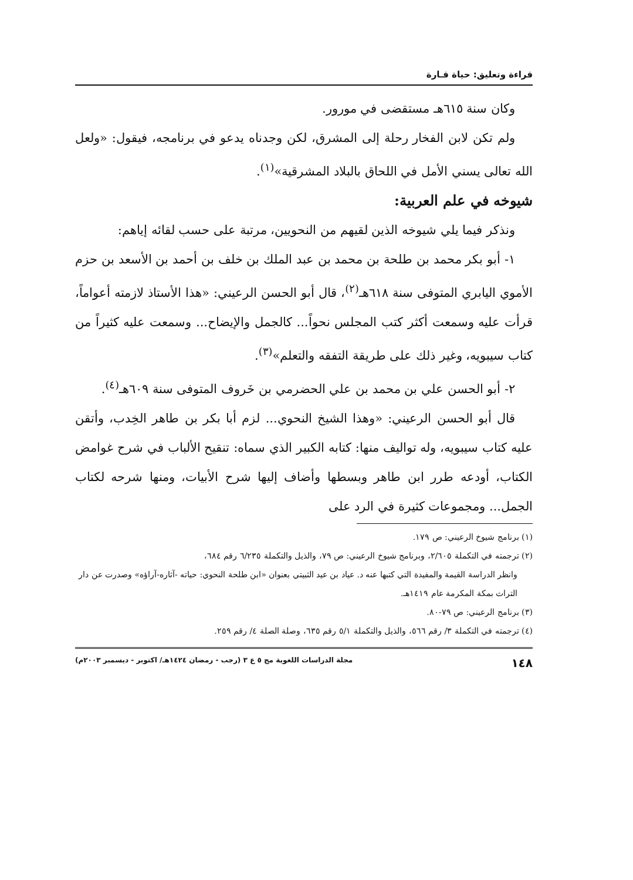قراءة وتعليق: حياة قـارة
وكان سنة ٦١٥هـ مستقضى في مورور.
ولم تكن لابن الفخار رحلة إلى المشرق، لكن وجدناه يدعو في برنامجه، فيقول: «ولعل الله تعالى يسني الأمل في اللحاق بالبلاد المشرقية»<sup>(١)</sup>.
شيوخه في علم العربية:
ونذكر فيما يلي شيوخه الذين لقيهم من النحويين، مرتبة على حسب لقائه إياهم:
١- أبو بكر محمد بن طلحة بن محمد بن عبد الملك بن خلف بن أحمد بن الأسعد بن حزم الأموي اليابري المتوفى سنة ٦١٨هـ<sup>(٢)</sup>، قال أبو الحسن الرعيني: «هذا الأستاذ لازمته أعواماً، قرأت عليه وسمعت أكثر كتب المجلس نحواً... كالجمل والإيضاح... وسمعت عليه كثيراً من كتاب سيبويه، وغير ذلك على طريقة التفقه والتعلم»<sup>(٣)</sup>.
٢- أبو الحسن علي بن محمد بن علي الحضرمي بن خَروف المتوفى سنة ٦٠٩هـ<sup>(٤)</sup>.
قال أبو الحسن الرعيني: «وهذا الشيخ النحوي... لزم أبا بكر بن طاهر الخِدب، وأتقن عليه كتاب سيبويه، وله تواليف منها: كتابه الكبير الذي سماه: تنقيح الألباب في شرح غوامض الكتاب، أودعه طرر ابن طاهر وبسطها وأضاف إليها شرح الأبيات، ومنها شرحه لكتاب الجمل... ومجموعات كثيرة في الرد على
(١) برنامج شيوخ الرعيني: ص ١٧٩.
(٢) ترجمته في التكملة ٢/٦٠٥، وبرنامج شيوخ الرعيني: ص ٧٩، والذيل والتكملة ٦/٢٣٥ رقم ٦٨٤،
وانظر الدراسة القيمة والمفيدة التي كتبها عنه د. عياد بن عيد الثبيتي بعنوان «ابن طلحة النحوي: حياته -آثاره-آراؤه» وصدرت عن دار التراث بمكة المكرمة عام ١٤١٩هـ.
(٣) برنامج الرعيني: ص ٧٩-٨٠.
(٤) ترجمته في التكملة ٣/ رقم ٥٦٦، والذيل والتكملة ٥/١ رقم ٦٣٥، وصلة الصلة ٤/ رقم ٢٥٩.
١٤٨ مجلة الدراسات اللغوية مج ٥ ع ٣ (رجب - رمضان ١٤٢٤هـ/ اكتوبر - ديسمبر ٢٠٠٣م)